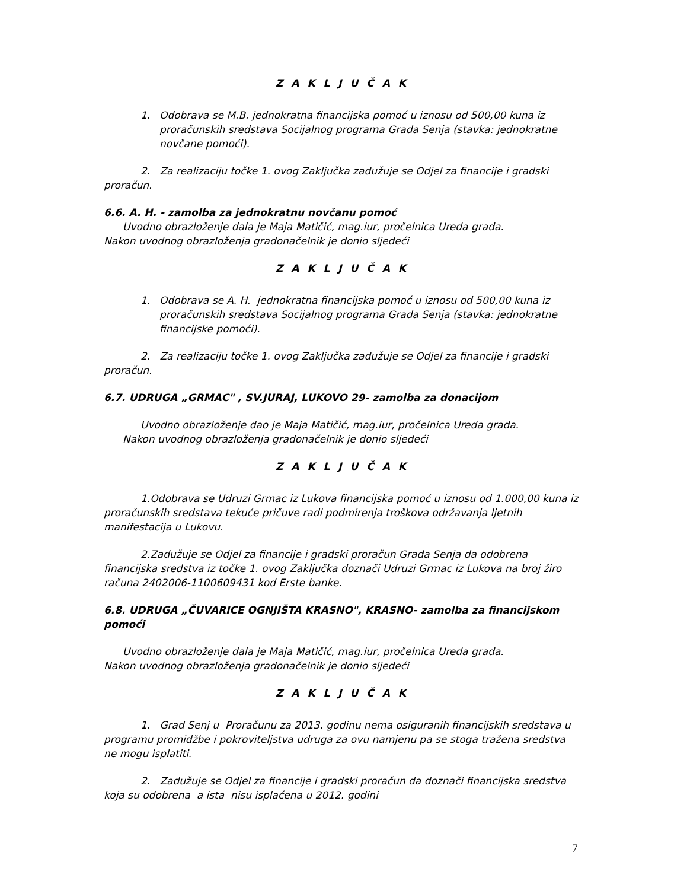Z A K L J U Č A K
1. Odobrava se M.B. jednokratna financijska pomoć u iznosu od 500,00 kuna iz proračunskih sredstava Socijalnog programa Grada Senja (stavka: jednokratne novčane pomoći).
2. Za realizaciju točke 1. ovog Zaključka zadužuje se Odjel za financije i gradski proračun.
6.6. A. H. - zamolba za jednokratnu novčanu pomoć
Uvodno obrazloženje dala je Maja Matičić, mag.iur, pročelnica Ureda grada.
Nakon uvodnog obrazloženja gradonačelnik je donio sljedeći
Z A K L J U Č A K
1. Odobrava se A. H. jednokratna financijska pomoć u iznosu od 500,00 kuna iz proračunskih sredstava Socijalnog programa Grada Senja (stavka: jednokratne financijske pomoći).
2. Za realizaciju točke 1. ovog Zaključka zadužuje se Odjel za financije i gradski proračun.
6.7. UDRUGA „GRMAC" , SV.JURAJ, LUKOVO 29- zamolba za donacijom
Uvodno obrazloženje dao je Maja Matičić, mag.iur, pročelnica Ureda grada.
Nakon uvodnog obrazloženja gradonačelnik je donio sljedeći
Z A K L J U Č A K
1.Odobrava se Udruzi Grmac iz Lukova financijska pomoć u iznosu od 1.000,00 kuna iz proračunskih sredstava tekuće pričuve radi podmirenja troškova održavanja ljetnih manifestacija u Lukovu.
2.Zadužuje se Odjel za financije i gradski proračun Grada Senja da odobrena financijska sredstva iz točke 1. ovog Zaključka doznači Udruzi Grmac iz Lukova na broj žiro računa 2402006-1100609431 kod Erste banke.
6.8. UDRUGA „ČUVARICE OGNJIŠTA KRASNO", KRASNO- zamolba za financijskom pomoći
Uvodno obrazloženje dala je Maja Matičić, mag.iur, pročelnica Ureda grada.
Nakon uvodnog obrazloženja gradonačelnik je donio sljedeći
Z A K L J U Č A K
1. Grad Senj u Proračunu za 2013. godinu nema osiguranih financijskih sredstava u programu promidžbe i pokroviteljstva udruga za ovu namjenu pa se stoga tražena sredstva ne mogu isplatiti.
2. Zadužuje se Odjel za financije i gradski proračun da doznači financijska sredstva koja su odobrena a ista nisu isplaćena u 2012. godini
7